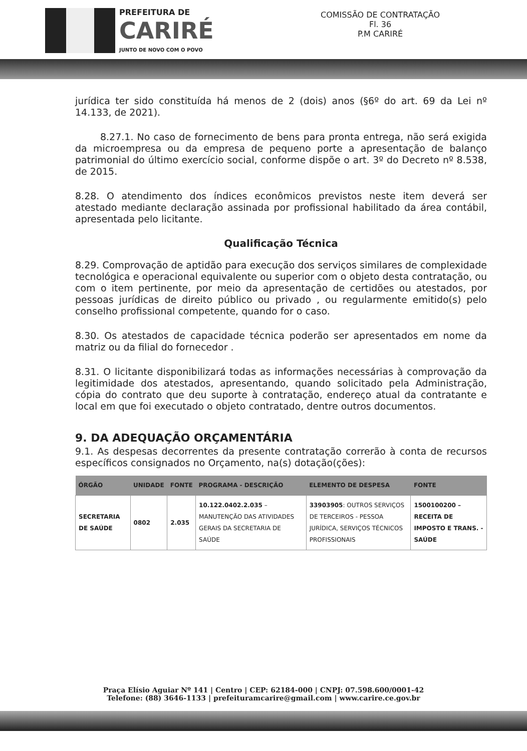PREFEITURA DE
CARIRÉ
JUNTO DE NOVO COM O POVO
COMISSÃO DE CONTRATAÇÃO
Fl. 36
P.M CARIRÉ
jurídica ter sido constituída há menos de 2 (dois) anos (§6º do art. 69 da Lei nº 14.133, de 2021).
8.27.1. No caso de fornecimento de bens para pronta entrega, não será exigida da microempresa ou da empresa de pequeno porte a apresentação de balanço patrimonial do último exercício social, conforme dispõe o art. 3º do Decreto nº 8.538, de 2015.
8.28. O atendimento dos índices econômicos previstos neste item deverá ser atestado mediante declaração assinada por profissional habilitado da área contábil, apresentada pelo licitante.
Qualificação Técnica
8.29. Comprovação de aptidão para execução dos serviços similares de complexidade tecnológica e operacional equivalente ou superior com o objeto desta contratação, ou com o item pertinente, por meio da apresentação de certidões ou atestados, por pessoas jurídicas de direito público ou privado , ou regularmente emitido(s) pelo conselho profissional competente, quando for o caso.
8.30. Os atestados de capacidade técnica poderão ser apresentados em nome da matriz ou da filial do fornecedor .
8.31. O licitante disponibilizará todas as informações necessárias à comprovação da legitimidade dos atestados, apresentando, quando solicitado pela Administração, cópia do contrato que deu suporte à contratação, endereço atual da contratante e local em que foi executado o objeto contratado, dentre outros documentos.
9. DA ADEQUAÇÃO ORÇAMENTÁRIA
9.1. As despesas decorrentes da presente contratação correrão à conta de recursos específicos consignados no Orçamento, na(s) dotação(ções):
| ÓRGÃO | UNIDADE | FONTE | PROGRAMA - DESCRIÇÃO | ELEMENTO DE DESPESA | FONTE |
| --- | --- | --- | --- | --- | --- |
| SECRETARIA DE SAÚDE | 0802 | 2.035 | 10.122.0402.2.035 – MANUTENÇÃO DAS ATIVIDADES GERAIS DA SECRETARIA DE SAÚDE | 33903905 : OUTROS SERVIÇOS DE TERCEIROS - PESSOA JURÍDICA, SERVIÇOS TÉCNICOS PROFISSIONAIS | 1500100200 – RECEITA DE IMPOSTO E TRANS. - SAÚDE |
Praça Elísio Aguiar Nº 141 | Centro | CEP: 62184-000 | CNPJ: 07.598.600/0001-42
Telefone: (88) 3646-1133 | prefeituramcarire@gmail.com | www.carire.ce.gov.br